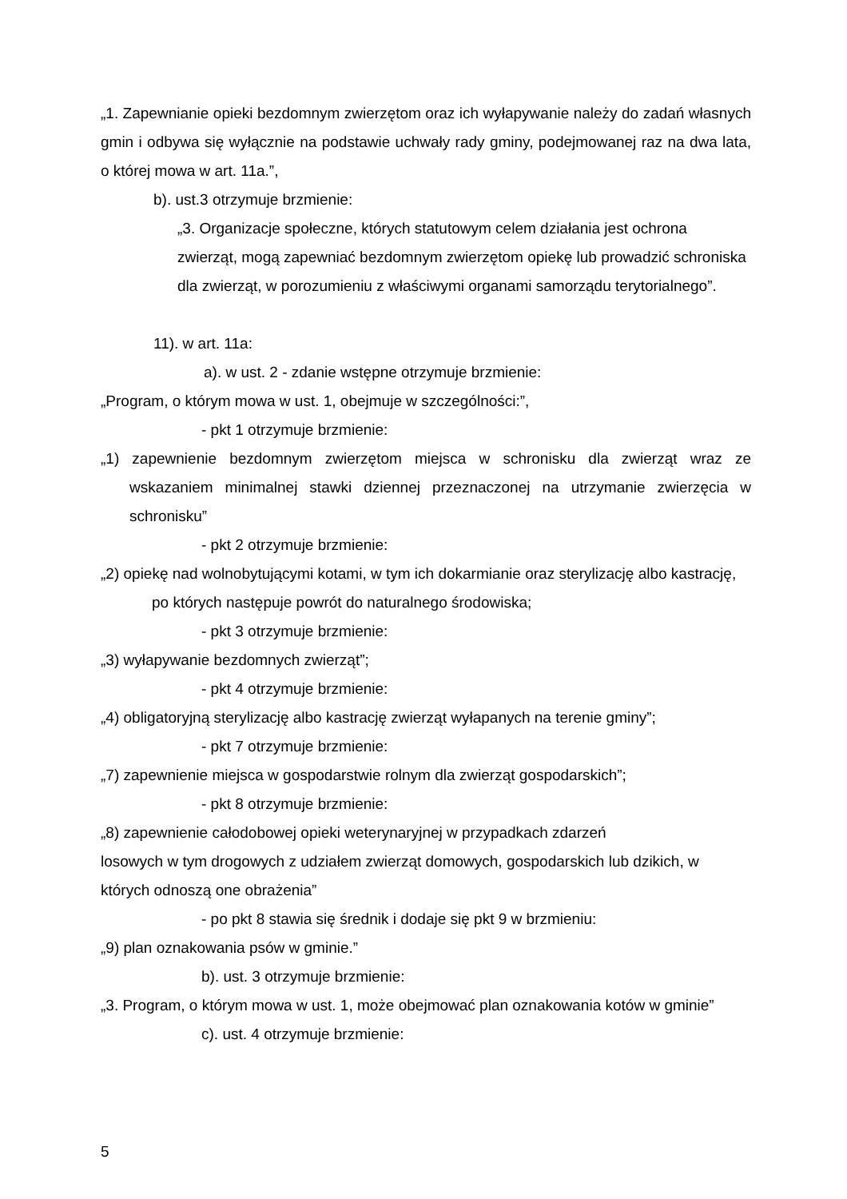„1. Zapewnianie opieki bezdomnym zwierzętom oraz ich wyłapywanie należy do zadań własnych gmin i odbywa się wyłącznie na podstawie uchwały rady gminy, podejmowanej raz na dwa lata, o której mowa w art. 11a.”,
b). ust.3 otrzymuje brzmienie:
„3. Organizacje społeczne, których statutowym celem działania jest ochrona zwierząt, mogą zapewniać bezdomnym zwierzętom opiekę lub prowadzić schroniska dla zwierząt, w porozumieniu z właściwymi organami samorządu terytorialnego”.
11). w art. 11a:
a). w ust. 2 - zdanie wstępne otrzymuje brzmienie:
„Program, o którym mowa w ust. 1, obejmuje w szczególności:”,
- pkt 1 otrzymuje brzmienie:
„1) zapewnienie bezdomnym zwierzętom miejsca w schronisku dla zwierząt wraz ze wskazaniem minimalnej stawki dziennej przeznaczonej na utrzymanie zwierzęcia w schronisku”
- pkt 2 otrzymuje brzmienie:
„2) opiekę nad wolnobytującymi kotami, w tym ich dokarmianie oraz sterylizację albo kastrację, po których następuje powrót do naturalnego środowiska;
- pkt 3 otrzymuje brzmienie:
„3) wyłapywanie bezdomnych zwierząt”;
- pkt 4 otrzymuje brzmienie:
„4) obligatoryjną sterylizację albo kastrację zwierząt wyłapanych na terenie gminy”;
- pkt 7 otrzymuje brzmienie:
„7) zapewnienie miejsca w gospodarstwie rolnym dla zwierząt gospodarskich”;
- pkt 8 otrzymuje brzmienie:
„8) zapewnienie całodobowej opieki weterynaryjnej w przypadkach zdarzeń
losowych w tym drogowych z udziałem zwierząt domowych, gospodarskich lub dzikich, w których odnoszą one obrażenia”
- po pkt 8 stawia się średnik i dodaje się pkt 9 w brzmieniu:
„9) plan oznakowania psów w gminie.”
b). ust. 3 otrzymuje brzmienie:
„3. Program, o którym mowa w ust. 1, może obejmować plan oznakowania kotów w gminie”
c). ust. 4 otrzymuje brzmienie:
5